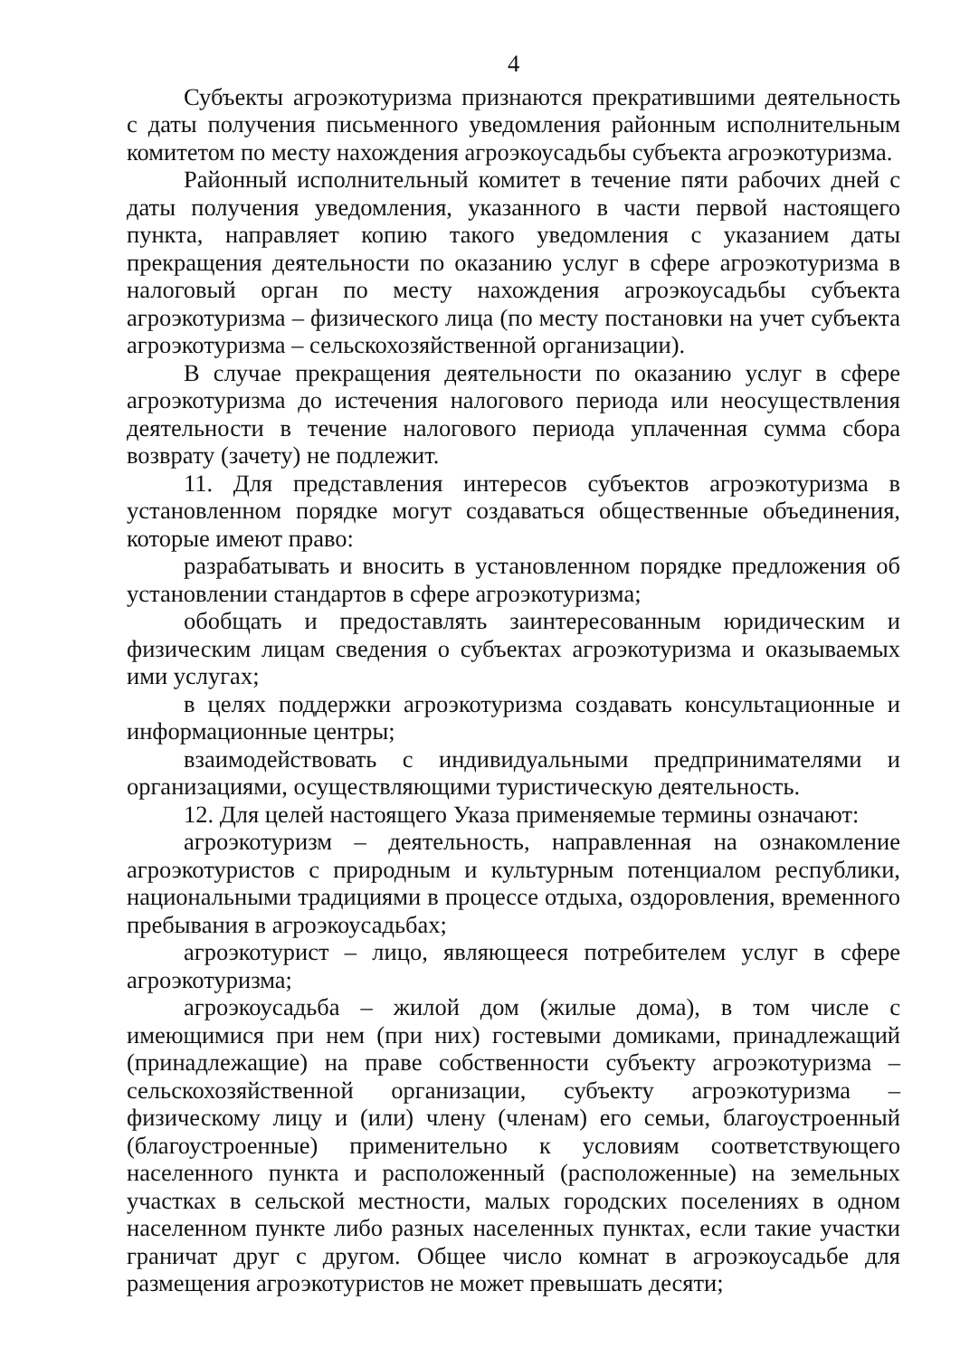4
Субъекты агроэкотуризма признаются прекратившими деятельность с даты получения письменного уведомления районным исполнительным комитетом по месту нахождения агроэкоусадьбы субъекта агроэкотуризма.
Районный исполнительный комитет в течение пяти рабочих дней с даты получения уведомления, указанного в части первой настоящего пункта, направляет копию такого уведомления с указанием даты прекращения деятельности по оказанию услуг в сфере агроэкотуризма в налоговый орган по месту нахождения агроэкоусадьбы субъекта агроэкотуризма – физического лица (по месту постановки на учет субъекта агроэкотуризма – сельскохозяйственной организации).
В случае прекращения деятельности по оказанию услуг в сфере агроэкотуризма до истечения налогового периода или неосуществления деятельности в течение налогового периода уплаченная сумма сбора возврату (зачету) не подлежит.
11. Для представления интересов субъектов агроэкотуризма в установленном порядке могут создаваться общественные объединения, которые имеют право:
разрабатывать и вносить в установленном порядке предложения об установлении стандартов в сфере агроэкотуризма;
обобщать и предоставлять заинтересованным юридическим и физическим лицам сведения о субъектах агроэкотуризма и оказываемых ими услугах;
в целях поддержки агроэкотуризма создавать консультационные и информационные центры;
взаимодействовать с индивидуальными предпринимателями и организациями, осуществляющими туристическую деятельность.
12. Для целей настоящего Указа применяемые термины означают:
агроэкотуризм – деятельность, направленная на ознакомление агроэкотуристов с природным и культурным потенциалом республики, национальными традициями в процессе отдыха, оздоровления, временного пребывания в агроэкоусадьбах;
агроэкотурист – лицо, являющееся потребителем услуг в сфере агроэкотуризма;
агроэкоусадьба – жилой дом (жилые дома), в том числе с имеющимися при нем (при них) гостевыми домиками, принадлежащий (принадлежащие) на праве собственности субъекту агроэкотуризма – сельскохозяйственной организации, субъекту агроэкотуризма – физическому лицу и (или) члену (членам) его семьи, благоустроенный (благоустроенные) применительно к условиям соответствующего населенного пункта и расположенный (расположенные) на земельных участках в сельской местности, малых городских поселениях в одном населенном пункте либо разных населенных пунктах, если такие участки граничат друг с другом. Общее число комнат в агроэкоусадьбе для размещения агроэкотуристов не может превышать десяти;